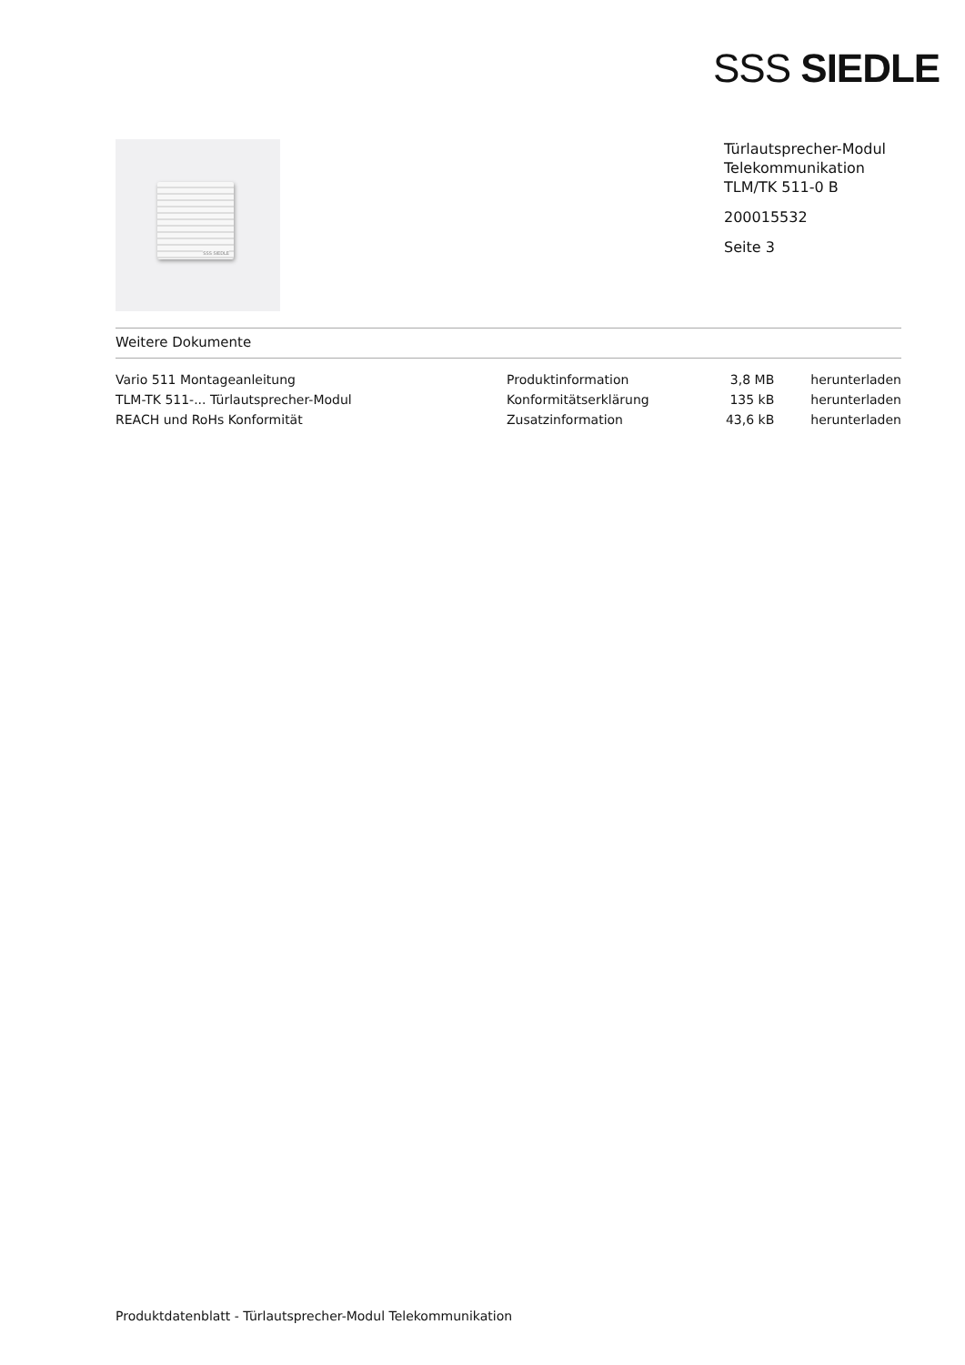SSS SIEDLE
SSS SIEDLE
Türlautsprecher-Modul
Telekommunikation
TLM/TK 511-0 B
200015532
Seite 3
Weitere Dokumente
| Vario 511 Montageanleitung | Produktinformation | 3,8 MB | herunterladen |
| TLM-TK 511-... Türlautsprecher-Modul | Konformitätserklärung | 135 kB | herunterladen |
| REACH und RoHs Konformität | Zusatzinformation | 43,6 kB | herunterladen |
Produktdatenblatt - Türlautsprecher-Modul Telekommunikation